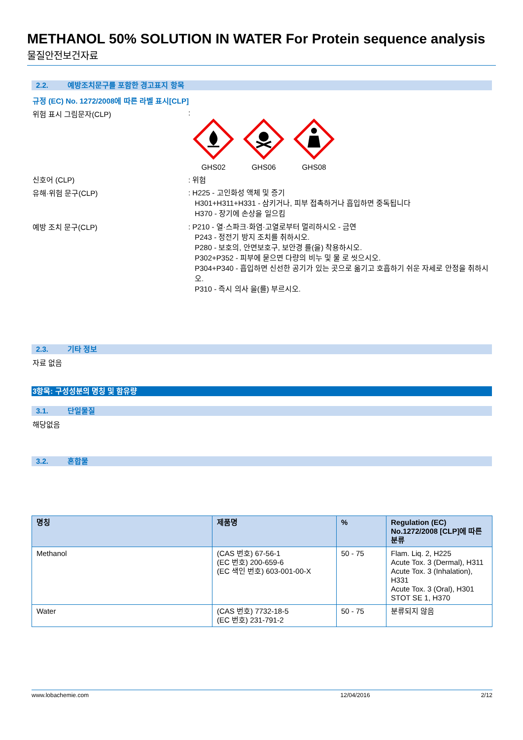METHANOL 50% SOLUTION IN WATER For Protein sequence analysis
물질안전보건자료
2.2. 예방조치문구를 포함한 경고표지 항목
규정 (EC) No. 1272/2008에 따른 라벨 표시[CLP]
위험 표시 그림문자(CLP) :
GHS02
GHS06
GHS08
신호어 (CLP) : 위험
유해·위험 문구(CLP)
: H225 - 고인화성 액체 및 증기
H301+H311+H331 - 삼키거나, 피부 접촉하거나 흡입하면 중독됩니다
H370 - 장기에 손상을 일으킴
예방 조치 문구(CLP)
: P210 - 열·스파크·화염·고열로부터 멀리하시오 - 금연
P243 - 정전기 방지 조치를 취하시오.
P280 - 보호의, 안면보호구, 보안경 를(을) 착용하시오.
P302+P352 - 피부에 묻으면 다량의 비누 및 물 로 씻으시오.
P304+P340 - 흡입하면 신선한 공기가 있는 곳으로 옮기고 호흡하기 쉬운 자세로 안정을 취하시오.
P310 - 즉시 의사 을(를) 부르시오.
2.3. 기타 정보
자료 없음
3항목: 구성성분의 명칭 및 함유량
3.1. 단일물질
해당없음
3.2. 혼합물
| 명칭 | 제품명 | % | Regulation (EC) No.1272/2008 [CLP]에 따른 분류 |
| --- | --- | --- | --- |
| Methanol | (CAS 번호) 67-56-1 (EC 번호) 200-659-6 (EC 색인 번호) 603-001-00-X | 50 - 75 | Flam. Liq. 2, H225 Acute Tox. 3 (Dermal), H311 Acute Tox. 3 (Inhalation), H331 Acute Tox. 3 (Oral), H301 STOT SE 1, H370 |
| Water | (CAS 번호) 7732-18-5 (EC 번호) 231-791-2 | 50 - 75 | 분류되지 않음 |
www.lobachemie.com 12/04/2016 2/12